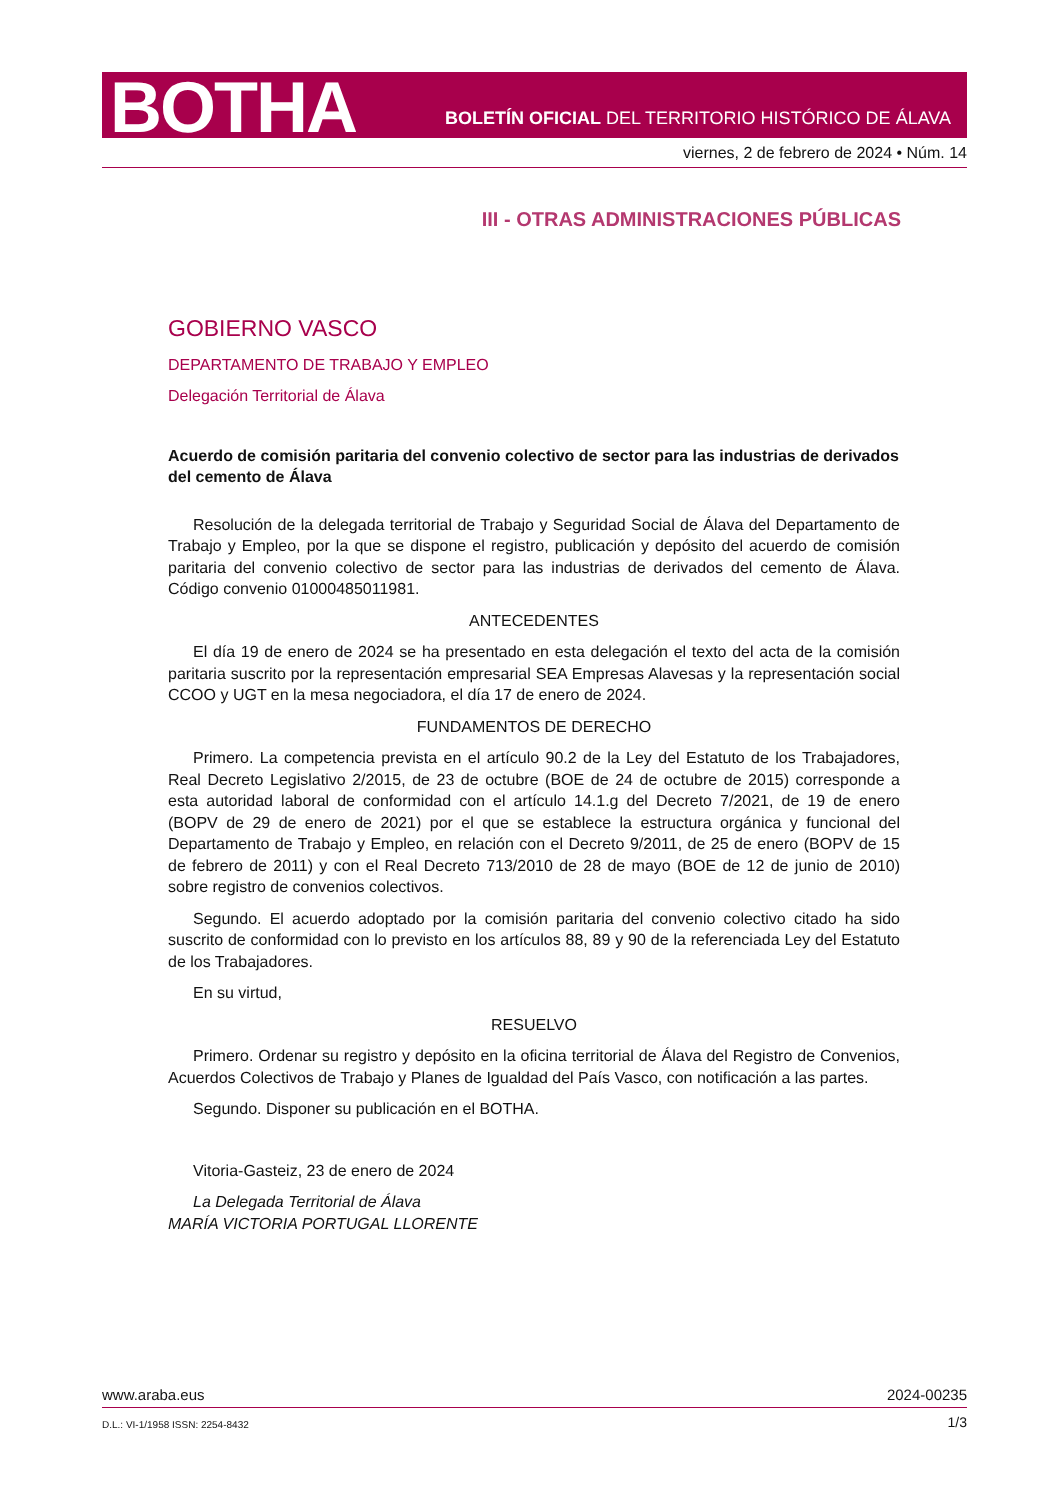BOTHA
BOLETÍN OFICIAL DEL TERRITORIO HISTÓRICO DE ÁLAVA
viernes, 2 de febrero de 2024 • Núm. 14
III - OTRAS ADMINISTRACIONES PÚBLICAS
GOBIERNO VASCO
DEPARTAMENTO DE TRABAJO Y EMPLEO
Delegación Territorial de Álava
Acuerdo de comisión paritaria del convenio colectivo de sector para las industrias de derivados del cemento de Álava
Resolución de la delegada territorial de Trabajo y Seguridad Social de Álava del Departamento de Trabajo y Empleo, por la que se dispone el registro, publicación y depósito del acuerdo de comisión paritaria del convenio colectivo de sector para las industrias de derivados del cemento de Álava. Código convenio 01000485011981.
ANTECEDENTES
El día 19 de enero de 2024 se ha presentado en esta delegación el texto del acta de la comisión paritaria suscrito por la representación empresarial SEA Empresas Alavesas y la representación social CCOO y UGT en la mesa negociadora, el día 17 de enero de 2024.
FUNDAMENTOS DE DERECHO
Primero. La competencia prevista en el artículo 90.2 de la Ley del Estatuto de los Trabajadores, Real Decreto Legislativo 2/2015, de 23 de octubre (BOE de 24 de octubre de 2015) corresponde a esta autoridad laboral de conformidad con el artículo 14.1.g del Decreto 7/2021, de 19 de enero (BOPV de 29 de enero de 2021) por el que se establece la estructura orgánica y funcional del Departamento de Trabajo y Empleo, en relación con el Decreto 9/2011, de 25 de enero (BOPV de 15 de febrero de 2011) y con el Real Decreto 713/2010 de 28 de mayo (BOE de 12 de junio de 2010) sobre registro de convenios colectivos.
Segundo. El acuerdo adoptado por la comisión paritaria del convenio colectivo citado ha sido suscrito de conformidad con lo previsto en los artículos 88, 89 y 90 de la referenciada Ley del Estatuto de los Trabajadores.
En su virtud,
RESUELVO
Primero. Ordenar su registro y depósito en la oficina territorial de Álava del Registro de Convenios, Acuerdos Colectivos de Trabajo y Planes de Igualdad del País Vasco, con notificación a las partes.
Segundo. Disponer su publicación en el BOTHA.
Vitoria-Gasteiz, 23 de enero de 2024
La Delegada Territorial de Álava
MARÍA VICTORIA PORTUGAL LLORENTE
www.araba.eus 2024-00235
D.L.: VI-1/1958 ISSN: 2254-8432 1/3